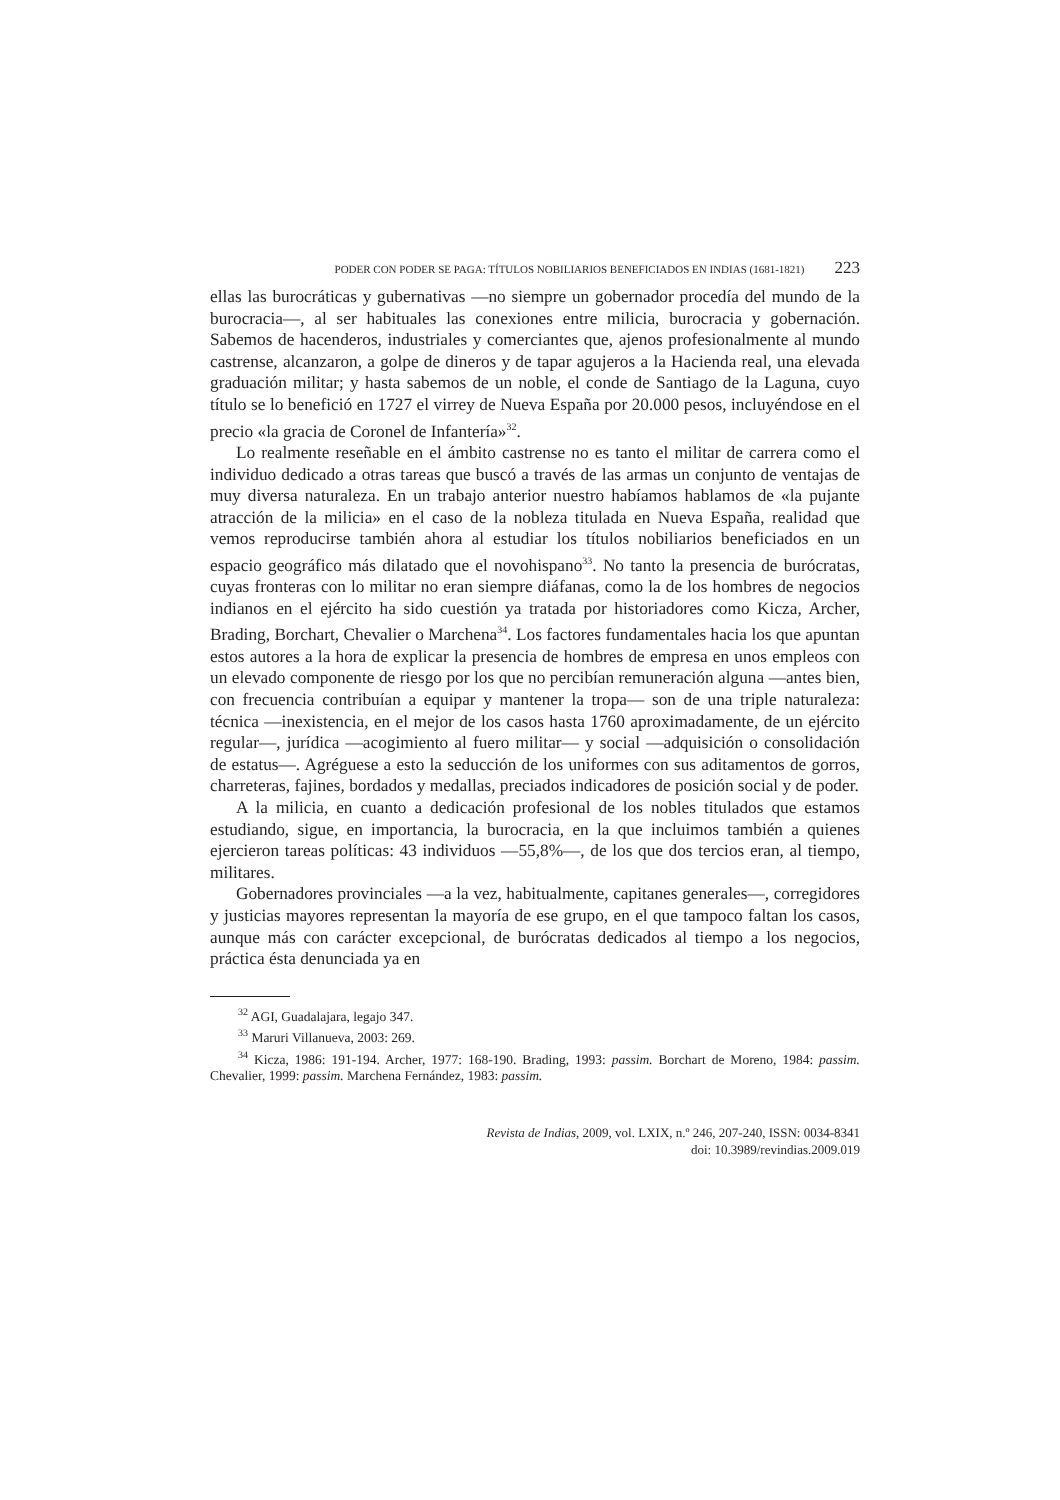PODER CON PODER SE PAGA: TÍTULOS NOBILIARIOS BENEFICIADOS EN INDIAS (1681-1821) 223
ellas las burocráticas y gubernativas —no siempre un gobernador procedía del mundo de la burocracia—, al ser habituales las conexiones entre milicia, burocracia y gobernación. Sabemos de hacenderos, industriales y comerciantes que, ajenos profesionalmente al mundo castrense, alcanzaron, a golpe de dineros y de tapar agujeros a la Hacienda real, una elevada graduación militar; y hasta sabemos de un noble, el conde de Santiago de la Laguna, cuyo título se lo benefició en 1727 el virrey de Nueva España por 20.000 pesos, incluyéndose en el precio «la gracia de Coronel de Infantería»<sup>32</sup>.
Lo realmente reseñable en el ámbito castrense no es tanto el militar de carrera como el individuo dedicado a otras tareas que buscó a través de las armas un conjunto de ventajas de muy diversa naturaleza. En un trabajo anterior nuestro habíamos hablamos de «la pujante atracción de la milicia» en el caso de la nobleza titulada en Nueva España, realidad que vemos reproducirse también ahora al estudiar los títulos nobiliarios beneficiados en un espacio geográfico más dilatado que el novohispano<sup>33</sup>. No tanto la presencia de burócratas, cuyas fronteras con lo militar no eran siempre diáfanas, como la de los hombres de negocios indianos en el ejército ha sido cuestión ya tratada por historiadores como Kicza, Archer, Brading, Borchart, Chevalier o Marchena<sup>34</sup>. Los factores fundamentales hacia los que apuntan estos autores a la hora de explicar la presencia de hombres de empresa en unos empleos con un elevado componente de riesgo por los que no percibían remuneración alguna —antes bien, con frecuencia contribuían a equipar y mantener la tropa— son de una triple naturaleza: técnica —inexistencia, en el mejor de los casos hasta 1760 aproximadamente, de un ejército regular—, jurídica —acogimiento al fuero militar— y social —adquisición o consolidación de estatus—. Agréguese a esto la seducción de los uniformes con sus aditamentos de gorros, charreteras, fajines, bordados y medallas, preciados indicadores de posición social y de poder.
A la milicia, en cuanto a dedicación profesional de los nobles titulados que estamos estudiando, sigue, en importancia, la burocracia, en la que incluimos también a quienes ejercieron tareas políticas: 43 individuos —55,8%—, de los que dos tercios eran, al tiempo, militares.
Gobernadores provinciales —a la vez, habitualmente, capitanes generales—, corregidores y justicias mayores representan la mayoría de ese grupo, en el que tampoco faltan los casos, aunque más con carácter excepcional, de burócratas dedicados al tiempo a los negocios, práctica ésta denunciada ya en
<sup>32</sup> AGI, Guadalajara, legajo 347.
<sup>33</sup> Maruri Villanueva, 2003: 269.
<sup>34</sup> Kicza, 1986: 191-194. Archer, 1977: 168-190. Brading, 1993: passim. Borchart de Moreno, 1984: passim. Chevalier, 1999: passim. Marchena Fernández, 1983: passim.
Revista de Indias, 2009, vol. LXIX, n.º 246, 207-240, ISSN: 0034-8341
doi: 10.3989/revindias.2009.019